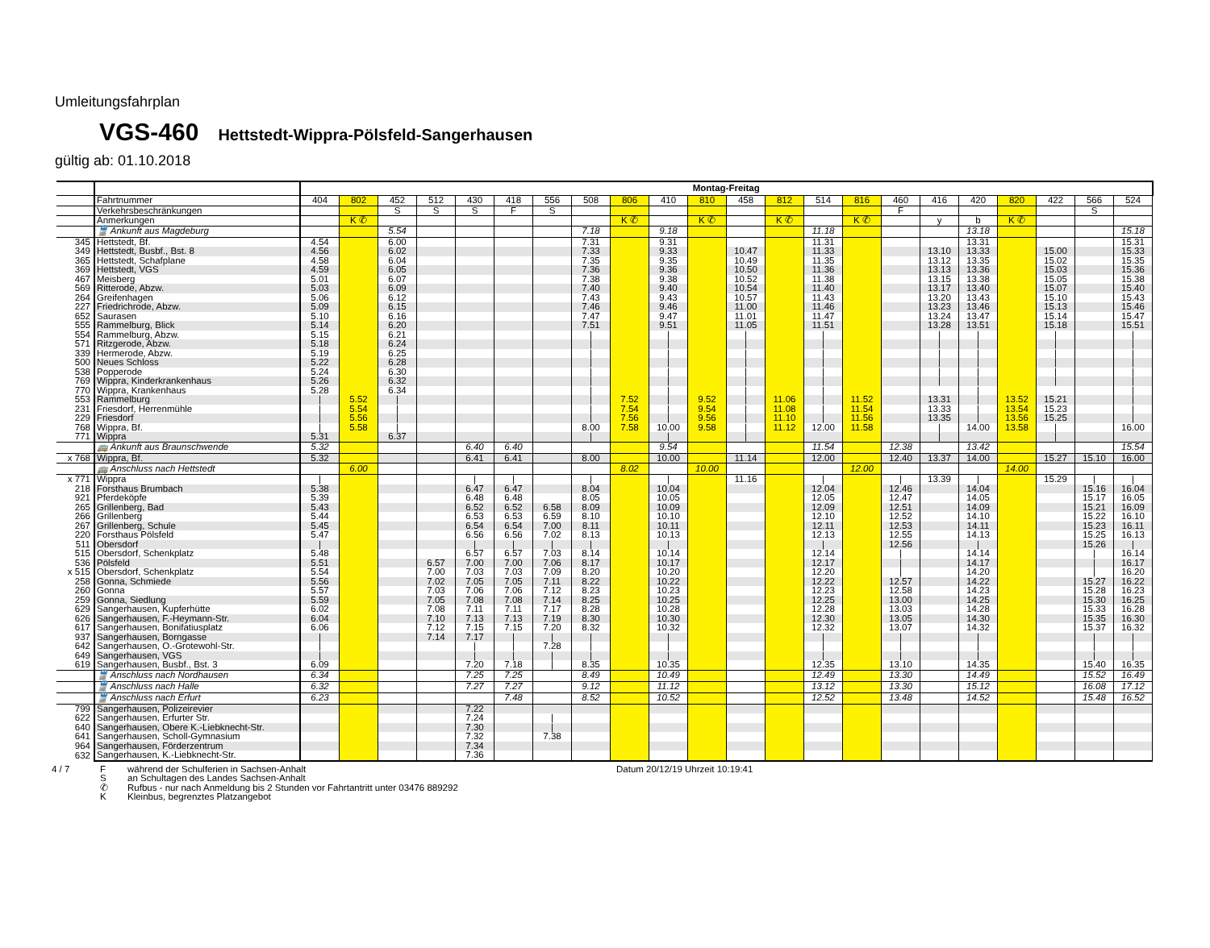Umleitungsfahrplan
VGS-460 Hettstedt-Wippra-Pölsfeld-Sangerhausen
gültig ab: 01.10.2018
| | | Montag-Freitag | | | | | | | | | | | | | | | | | | | | | |
| | Fahrtnummer | 404 | 802 | 452 | 512 | 430 | 418 | 556 | 508 | 806 | 410 | 810 | 458 | 812 | 514 | 816 | 460 | 416 | 420 | 820 | 422 | 566 | 524 |
| | Verkehrsbeschränkungen | | | S | S | S | F | S | | | | | | | | | F | | | | | S | |
| | Anmerkungen | | K ✆ | | | | | | | K ✆ | | K ✆ | | K ✆ | | K ✆ | | y | b | K ✆ | | | |
| | 🚆 Ankunft aus Magdeburg | | | 5.54 | | | | | 7.18 | | 9.18 | | | | 11.18 | | | | 13.18 | | | | 15.18 |
| 345 | Hettstedt, Bf. | 4.54 | | 6.00 | | | | | 7.31 | | 9.31 | | | | 11.31 | | | | 13.31 | | | | 15.31 |
| 349 | Hettstedt, Busbf., Bst. 8 | 4.56 | | 6.02 | | | | | 7.33 | | 9.33 | | 10.47 | | 11.33 | | | 13.10 | 13.33 | | 15.00 | | 15.33 |
| 365 | Hettstedt, Schafplane | 4.58 | | 6.04 | | | | | 7.35 | | 9.35 | | 10.49 | | 11.35 | | | 13.12 | 13.35 | | 15.02 | | 15.35 |
| 369 | Hettstedt, VGS | 4.59 | | 6.05 | | | | | 7.36 | | 9.36 | | 10.50 | | 11.36 | | | 13.13 | 13.36 | | 15.03 | | 15.36 |
| 467 | Meisberg | 5.01 | | 6.07 | | | | | 7.38 | | 9.38 | | 10.52 | | 11.38 | | | 13.15 | 13.38 | | 15.05 | | 15.38 |
| 569 | Ritterode, Abzw. | 5.03 | | 6.09 | | | | | 7.40 | | 9.40 | | 10.54 | | 11.40 | | | 13.17 | 13.40 | | 15.07 | | 15.40 |
| 264 | Greifenhagen | 5.06 | | 6.12 | | | | | 7.43 | | 9.43 | | 10.57 | | 11.43 | | | 13.20 | 13.43 | | 15.10 | | 15.43 |
| 227 | Friedrichrode, Abzw. | 5.09 | | 6.15 | | | | | 7.46 | | 9.46 | | 11.00 | | 11.46 | | | 13.23 | 13.46 | | 15.13 | | 15.46 |
| 652 | Saurasen | 5.10 | | 6.16 | | | | | 7.47 | | 9.47 | | 11.01 | | 11.47 | | | 13.24 | 13.47 | | 15.14 | | 15.47 |
| 555 | Rammelburg, Blick | 5.14 | | 6.20 | | | | | 7.51 | | 9.51 | | 11.05 | | 11.51 | | | 13.28 | 13.51 | | 15.18 | | 15.51 |
| 554 | Rammelburg, Abzw. | 5.15 | | 6.21 | | | | | / | | / | | / | | / | | | / | / | | / | | / |
| 571 | Ritzgerode, Abzw. | 5.18 | | 6.24 | | | | | / | | / | | / | | / | | | / | / | | / | | / |
| 339 | Hermerode, Abzw. | 5.19 | | 6.25 | | | | | / | | / | | / | | / | | | / | / | | / | | / |
| 500 | Neues Schloss | 5.22 | | 6.28 | | | | | / | | / | | / | | / | | | / | / | | / | | / |
| 538 | Popperode | 5.24 | | 6.30 | | | | | / | | / | | / | | / | | | / | / | | / | | / |
| 769 | Wippra, Kinderkrankenhaus | 5.26 | | 6.32 | | | | | / | | / | | / | | / | | | / | / | | / | | / |
| 770 | Wippra, Krankenhaus | 5.28 | | 6.34 | | | | | / | | / | | / | | / | | | | / | | | | / |
| 553 | Rammelburg | / | 5.52 | / | | | | | / | 7.52 | / | 9.52 | / | 11.06 | / | 11.52 | | 13.31 | / | 13.52 | 15.21 | | / |
| 231 | Friesdorf, Herrenmühle | / | 5.54 | / | | | | | / | 7.54 | / | 9.54 | / | 11.08 | / | 11.54 | | 13.33 | / | 13.54 | 15.23 | | / |
| 229 | Friesdorf | / | 5.56 | / | | | | | / | 7.56 | / | 9.56 | / | 11.10 | / | 11.56 | | 13.35 | / | 13.56 | 15.25 | | / |
| 768 | Wippra, Bf. | / | 5.58 | / | | | | | 8.00 | 7.58 | 10.00 | 9.58 | / | 11.12 | 12.00 | 11.58 | | / | 14.00 | 13.58 | / | | 16.00 |
| 771 | Wippra | 5.31 | | 6.37 | | | | | / | | / | | / | | | | | / | | | / | | |
| | 🚌 Ankunft aus Braunschwende | 5.32 | | | | 6.40 | 6.40 | | | | 9.54 | | | | 11.54 | | 12.38 | | 13.42 | | | | 15.54 |
| x 768 | Wippra, Bf. | 5.32 | | | | 6.41 | 6.41 | | 8.00 | | 10.00 | | 11.14 | | 12.00 | | 12.40 | 13.37 | 14.00 | | 15.27 | 15.10 | 16.00 |
| | 🚌 Anschluss nach Hettstedt | | 6.00 | | | | | | | 8.02 | | 10.00 | | | | 12.00 | | | | 14.00 | | | |
| x 771 | Wippra | / | | | | / | / | | / | | / | | 11.16 | | / | | / | 13.39 | / | | 15.29 | / | / |
| 218 | Forsthaus Brumbach | 5.38 | | | | 6.47 | 6.47 | | 8.04 | | 10.04 | | | | 12.04 | | 12.46 | | 14.04 | | | 15.16 | 16.04 |
| 921 | Pferdeköpfe | 5.39 | | | | 6.48 | 6.48 | | 8.05 | | 10.05 | | | | 12.05 | | 12.47 | | 14.05 | | | 15.17 | 16.05 |
| 265 | Grillenberg, Bad | 5.43 | | | | 6.52 | 6.52 | 6.58 | 8.09 | | 10.09 | | | | 12.09 | | 12.51 | | 14.09 | | | 15.21 | 16.09 |
| 266 | Grillenberg | 5.44 | | | | 6.53 | 6.53 | 6.59 | 8.10 | | 10.10 | | | | 12.10 | | 12.52 | | 14.10 | | | 15.22 | 16.10 |
| 267 | Grillenberg, Schule | 5.45 | | | | 6.54 | 6.54 | 7.00 | 8.11 | | 10.11 | | | | 12.11 | | 12.53 | | 14.11 | | | 15.23 | 16.11 |
| 220 | Forsthaus Pölsfeld | 5.47 | | | | 6.56 | 6.56 | 7.02 | 8.13 | | 10.13 | | | | 12.13 | | 12.55 | | 14.13 | | | 15.25 | 16.13 |
| 511 | Obersdorf | / | | | | / | / | / | / | | / | | | | / | | 12.56 | | / | | | 15.26 | / |
| 515 | Obersdorf, Schenkplatz | 5.48 | | | | 6.57 | 6.57 | 7.03 | 8.14 | | 10.14 | | | | 12.14 | | / | | 14.14 | | | / | 16.14 |
| 536 | Pölsfeld | 5.51 | | | 6.57 | 7.00 | 7.00 | 7.06 | 8.17 | | 10.17 | | | | 12.17 | | / | | 14.17 | | | / | 16.17 |
| x 515 | Obersdorf, Schenkplatz | 5.54 | | | 7.00 | 7.03 | 7.03 | 7.09 | 8.20 | | 10.20 | | | | 12.20 | | / | | 14.20 | | | / | 16.20 |
| 258 | Gonna, Schmiede | 5.56 | | | 7.02 | 7.05 | 7.05 | 7.11 | 8.22 | | 10.22 | | | | 12.22 | | 12.57 | | 14.22 | | | 15.27 | 16.22 |
| 260 | Gonna | 5.57 | | | 7.03 | 7.06 | 7.06 | 7.12 | 8.23 | | 10.23 | | | | 12.23 | | 12.58 | | 14.23 | | | 15.28 | 16.23 |
| 259 | Gonna, Siedlung | 5.59 | | | 7.05 | 7.08 | 7.08 | 7.14 | 8.25 | | 10.25 | | | | 12.25 | | 13.00 | | 14.25 | | | 15.30 | 16.25 |
| 629 | Sangerhausen, Kupferhütte | 6.02 | | | 7.08 | 7.11 | 7.11 | 7.17 | 8.28 | | 10.28 | | | | 12.28 | | 13.03 | | 14.28 | | | 15.33 | 16.28 |
| 626 | Sangerhausen, F.-Heymann-Str. | 6.04 | | | 7.10 | 7.13 | 7.13 | 7.19 | 8.30 | | 10.30 | | | | 12.30 | | 13.05 | | 14.30 | | | 15.35 | 16.30 |
| 617 | Sangerhausen, Bonifatiusplatz | 6.06 | | | 7.12 | 7.15 | 7.15 | 7.20 | 8.32 | | 10.32 | | | | 12.32 | | 13.07 | | 14.32 | | | 15.37 | 16.32 |
| 937 | Sangerhausen, Borngasse | / | | | 7.14 | 7.17 | / | / | / | | / | | | | / | | / | | / | | | / | / |
| 642 | Sangerhausen, O.-Grotewohl-Str. | / | | | | / | / | 7.28 | / | | / | | | | / | | / | | / | | | / | / |
| 649 | Sangerhausen, VGS | / | | | | / | / | / | / | | / | | | | / | | / | | / | | | / | / |
| 619 | Sangerhausen, Busbf., Bst. 3 | 6.09 | | | | 7.20 | 7.18 | / | 8.35 | | 10.35 | | | | 12.35 | | 13.10 | | 14.35 | | | 15.40 | 16.35 |
| | 🚆 Anschluss nach Nordhausen | 6.34 | | | | 7.25 | 7.25 | | 8.49 | | 10.49 | | | | 12.49 | | 13.30 | | 14.49 | | | 15.52 | 16.49 |
| | 🚆 Anschluss nach Halle | 6.32 | | | | 7.27 | 7.27 | | 9.12 | | 11.12 | | | | 13.12 | | 13.30 | | 15.12 | | | 16.08 | 17.12 |
| | 🚆 Anschluss nach Erfurt | 6.23 | | | | | 7.48 | | 8.52 | | 10.52 | | | | 12.52 | | 13.48 | | 14.52 | | | 15.48 | 16.52 |
| 799 | Sangerhausen, Polizeirevier | | | | | 7.22 | | | | | | | | | | | | | | | | | |
| 622 | Sangerhausen, Erfurter Str. | | | | | 7.24 | | / | | | | | | | | | | | | | | | |
| 640 | Sangerhausen, Obere K.-Liebknecht-Str. | | | | | 7.30 | | / | | | | | | | | | | | | | | | |
| 641 | Sangerhausen, Scholl-Gymnasium | | | | | 7.32 | | 7.38 | | | | | | | | | | | | | | | |
| 964 | Sangerhausen, Förderzentrum | | | | | 7.34 | | | | | | | | | | | | | | | | | |
| 632 | Sangerhausen, K.-Liebknecht-Str. | | | | | 7.36 | | | | | | | | | | | | | | | | | |
4 / 7 Fwährend der Schulferien in Sachsen-Anhalt
San Schultagen des Landes Sachsen-Anhalt
✆ Rufbus - nur nach Anmeldung bis 2 Stunden vor Fahrtantritt unter 03476 889292
K Kleinbus, begrenztes Platzangebot
Datum 20/12/19 Uhrzeit 10:19:41